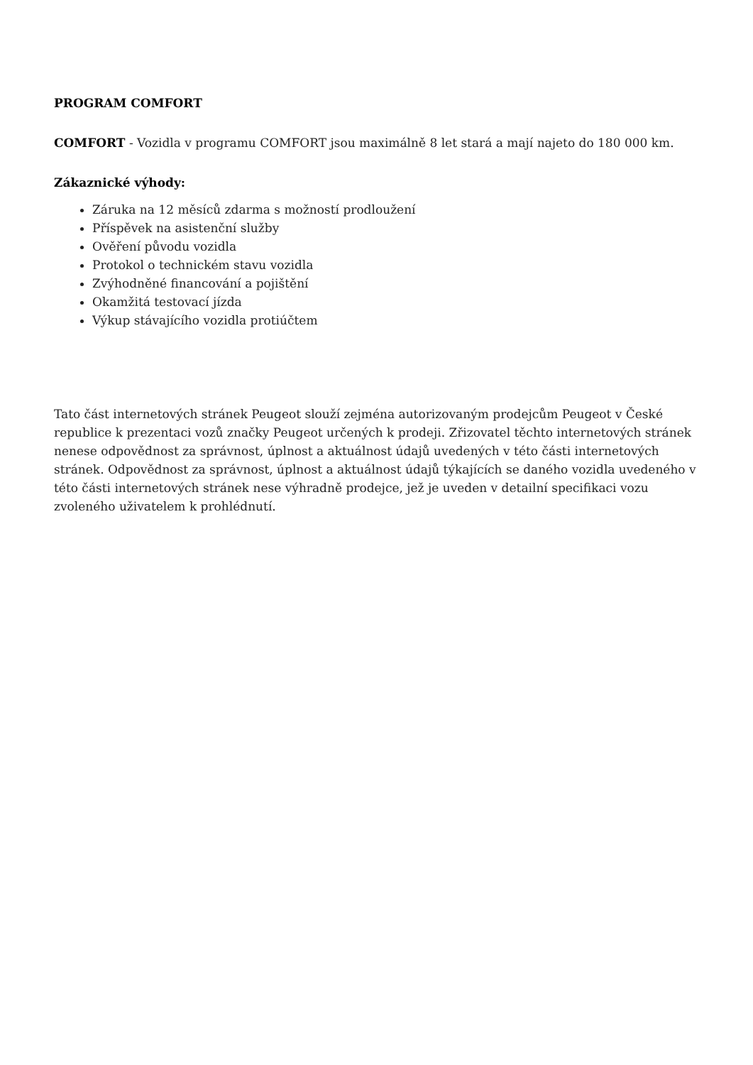PROGRAM COMFORT
COMFORT - Vozidla v programu COMFORT jsou maximálně 8 let stará a mají najeto do 180 000 km.
Zákaznické výhody:
Záruka na 12 měsíců zdarma s možností prodloužení
Příspěvek na asistenční služby
Ověření původu vozidla
Protokol o technickém stavu vozidla
Zvýhodněné financování a pojištění
Okamžitá testovací jízda
Výkup stávajícího vozidla protiúčtem
Tato část internetových stránek Peugeot slouží zejména autorizovaným prodejcům Peugeot v České republice k prezentaci vozů značky Peugeot určených k prodeji. Zřizovatel těchto internetových stránek nenese odpovědnost za správnost, úplnost a aktuálnost údajů uvedených v této části internetových stránek. Odpovědnost za správnost, úplnost a aktuálnost údajů týkajících se daného vozidla uvedeného v této části internetových stránek nese výhradně prodejce, jež je uveden v detailní specifikaci vozu zvoleného uživatelem k prohlédnutí.